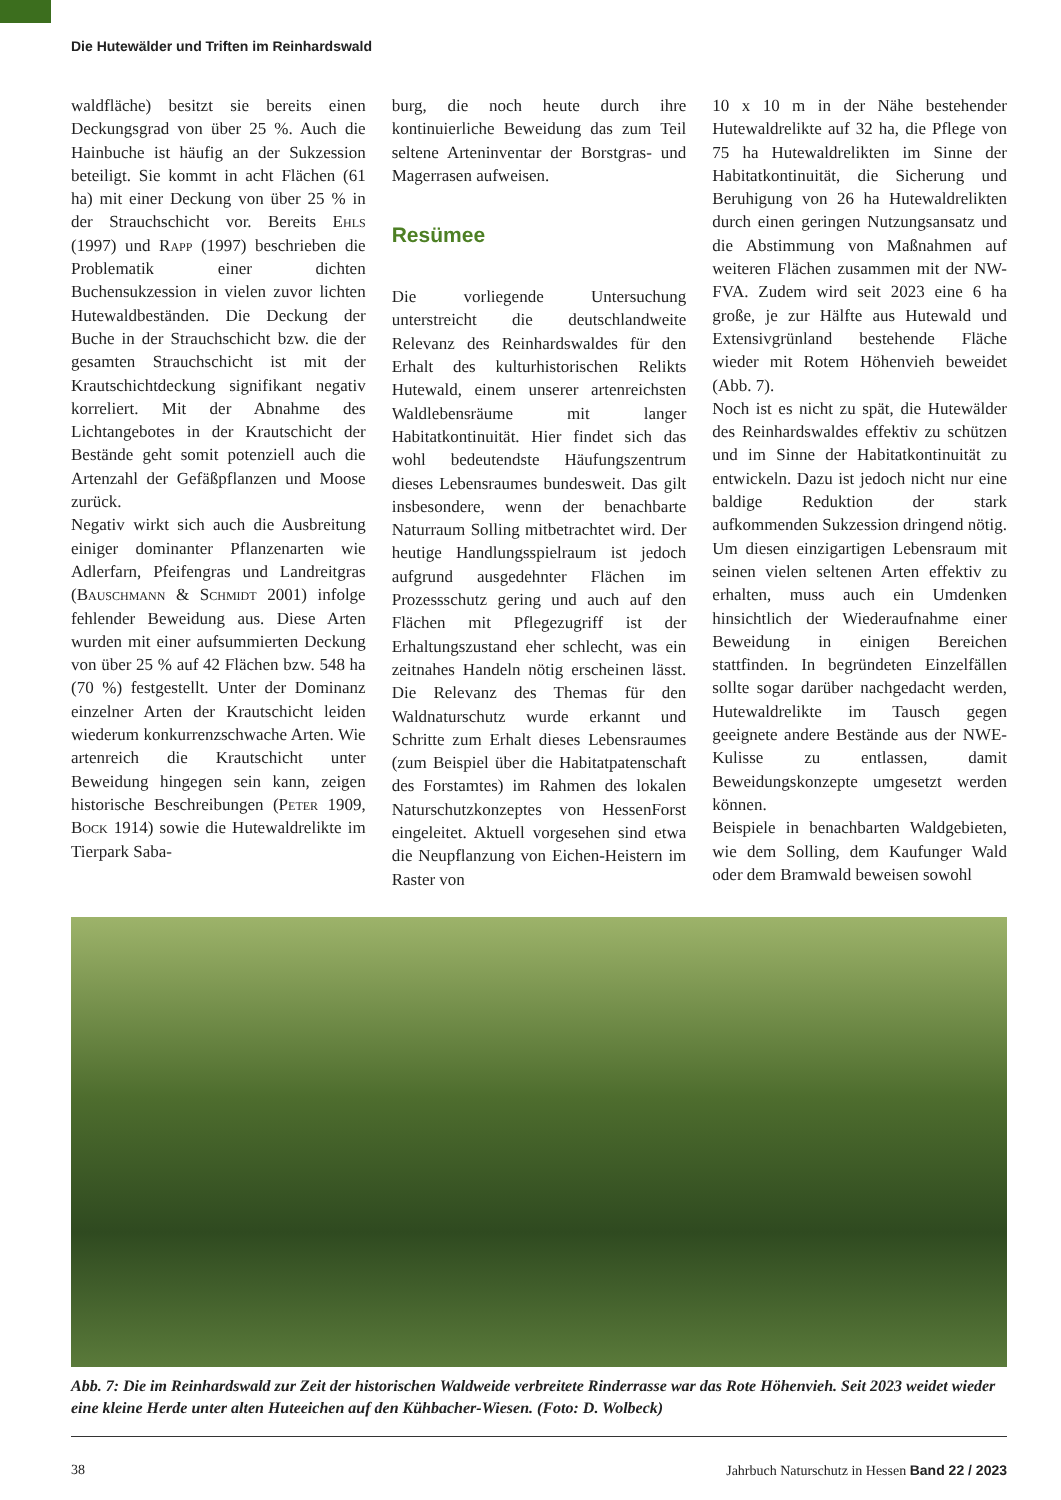Die Hutewälder und Triften im Reinhardswald
waldfläche) besitzt sie bereits einen Deckungsgrad von über 25 %. Auch die Hainbuche ist häufig an der Sukzession beteiligt. Sie kommt in acht Flächen (61 ha) mit einer Deckung von über 25 % in der Strauchschicht vor. Bereits Ehls (1997) und Rapp (1997) beschrieben die Problematik einer dichten Buchensukzession in vielen zuvor lichten Hutewaldbeständen. Die Deckung der Buche in der Strauchschicht bzw. die der gesamten Strauchschicht ist mit der Krautschichtdeckung signifikant negativ korreliert. Mit der Abnahme des Lichtangebotes in der Krautschicht der Bestände geht somit potenziell auch die Artenzahl der Gefäßpflanzen und Moose zurück.
Negativ wirkt sich auch die Ausbreitung einiger dominanter Pflanzenarten wie Adlerfarn, Pfeifengras und Landreitgras (Bauschmann & Schmidt 2001) infolge fehlender Beweidung aus. Diese Arten wurden mit einer aufsummierten Deckung von über 25 % auf 42 Flächen bzw. 548 ha (70 %) festgestellt. Unter der Dominanz einzelner Arten der Krautschicht leiden wiederum konkurrenzschwache Arten. Wie artenreich die Krautschicht unter Beweidung hingegen sein kann, zeigen historische Beschreibungen (Peter 1909, Bock 1914) sowie die Hutewaldrelikte im Tierpark Saba-
burg, die noch heute durch ihre kontinuierliche Beweidung das zum Teil seltene Arteninventar der Borstgras- und Magerrasen aufweisen.
Resümee
Die vorliegende Untersuchung unterstreicht die deutschlandweite Relevanz des Reinhardswaldes für den Erhalt des kulturhistorischen Relikts Hutewald, einem unserer artenreichsten Waldlebensräume mit langer Habitatkontinuität. Hier findet sich das wohl bedeutendste Häufungszentrum dieses Lebensraumes bundesweit. Das gilt insbesondere, wenn der benachbarte Naturraum Solling mitbetrachtet wird. Der heutige Handlungsspielraum ist jedoch aufgrund ausgedehnter Flächen im Prozessschutz gering und auch auf den Flächen mit Pflegezugriff ist der Erhaltungszustand eher schlecht, was ein zeitnahes Handeln nötig erscheinen lässt. Die Relevanz des Themas für den Waldnaturschutz wurde erkannt und Schritte zum Erhalt dieses Lebensraumes (zum Beispiel über die Habitatpatenschaft des Forstamtes) im Rahmen des lokalen Naturschutzkonzeptes von HessenForst eingeleitet. Aktuell vorgesehen sind etwa die Neupflanzung von Eichen-Heistern im Raster von
10 x 10 m in der Nähe bestehender Hutewaldrelikte auf 32 ha, die Pflege von 75 ha Hutewaldrelikten im Sinne der Habitatkontinuität, die Sicherung und Beruhigung von 26 ha Hutewaldrelikten durch einen geringen Nutzungsansatz und die Abstimmung von Maßnahmen auf weiteren Flächen zusammen mit der NW-FVA. Zudem wird seit 2023 eine 6 ha große, je zur Hälfte aus Hutewald und Extensivgrünland bestehende Fläche wieder mit Rotem Höhenvieh beweidet (Abb. 7).
Noch ist es nicht zu spät, die Hutewälder des Reinhardswaldes effektiv zu schützen und im Sinne der Habitatkontinuität zu entwickeln. Dazu ist jedoch nicht nur eine baldige Reduktion der stark aufkommenden Sukzession dringend nötig. Um diesen einzigartigen Lebensraum mit seinen vielen seltenen Arten effektiv zu erhalten, muss auch ein Umdenken hinsichtlich der Wiederaufnahme einer Beweidung in einigen Bereichen stattfinden. In begründeten Einzelfällen sollte sogar darüber nachgedacht werden, Hutewaldrelikte im Tausch gegen geeignete andere Bestände aus der NWE-Kulisse zu entlassen, damit Beweidungskonzepte umgesetzt werden können.
Beispiele in benachbarten Waldgebieten, wie dem Solling, dem Kaufunger Wald oder dem Bramwald beweisen sowohl
Abb. 7: Die im Reinhardswald zur Zeit der historischen Waldweide verbreitete Rinderrasse war das Rote Höhenvieh. Seit 2023 weidet wieder eine kleine Herde unter alten Huteeichen auf den Kühbacher-Wiesen. (Foto: D. Wolbeck)
38 Jahrbuch Naturschutz in Hessen Band 22 / 2023